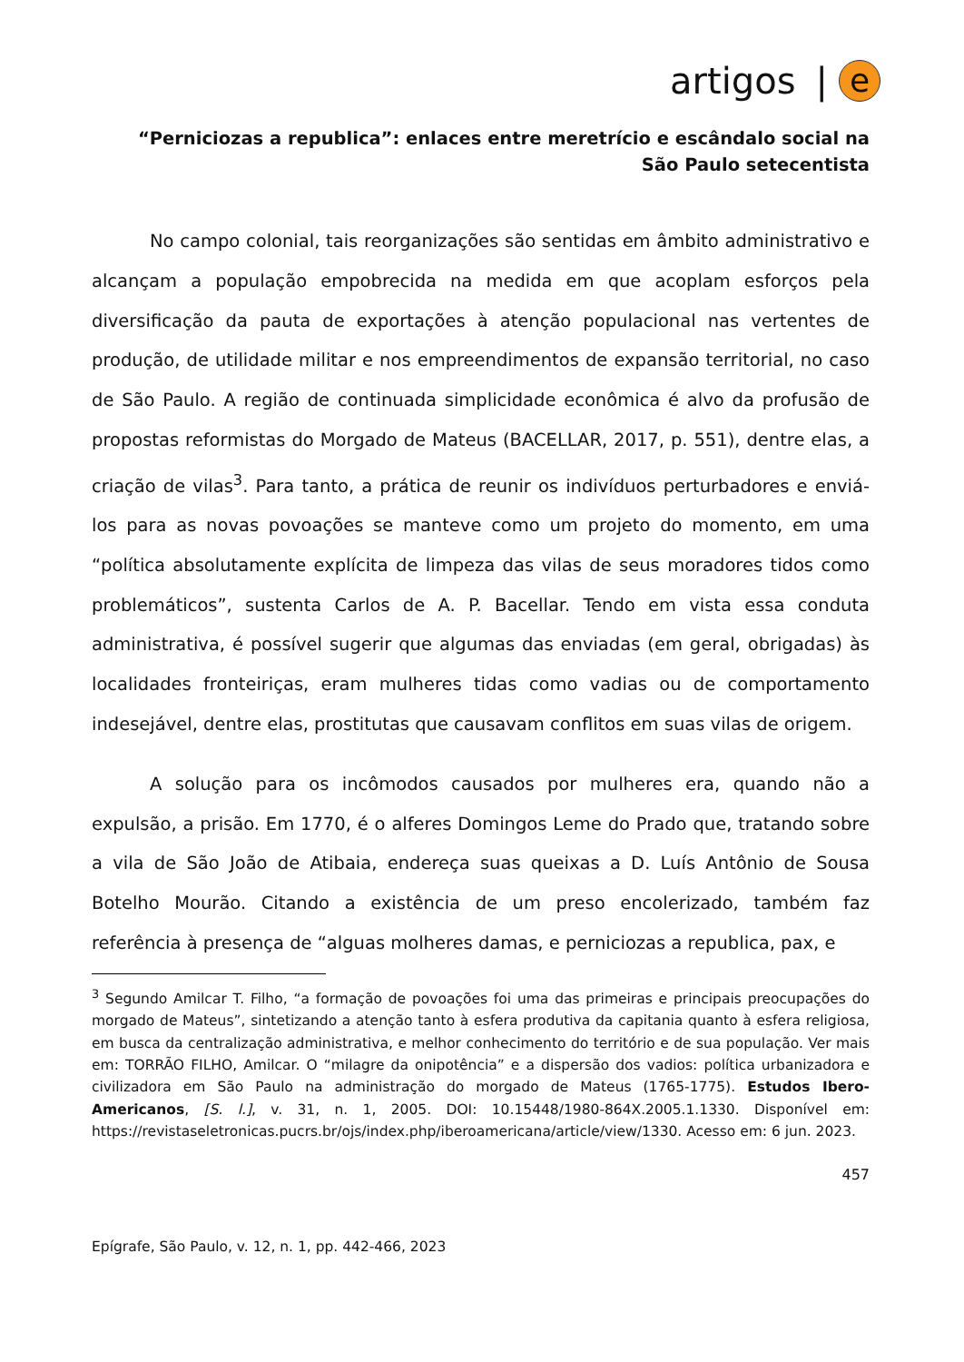artigos | e
“Perniciozas a republica”: enlaces entre meretrício e escândalo social na São Paulo setecentista
No campo colonial, tais reorganizações são sentidas em âmbito administrativo e alcançam a população empobrecida na medida em que acoplam esforços pela diversificação da pauta de exportações à atenção populacional nas vertentes de produção, de utilidade militar e nos empreendimentos de expansão territorial, no caso de São Paulo. A região de continuada simplicidade econômica é alvo da profusão de propostas reformistas do Morgado de Mateus (BACELLAR, 2017, p. 551), dentre elas, a criação de vilas<sup>3</sup>. Para tanto, a prática de reunir os indivíduos perturbadores e enviá-los para as novas povoações se manteve como um projeto do momento, em uma “política absolutamente explícita de limpeza das vilas de seus moradores tidos como problemáticos”, sustenta Carlos de A. P. Bacellar. Tendo em vista essa conduta administrativa, é possível sugerir que algumas das enviadas (em geral, obrigadas) às localidades fronteiriças, eram mulheres tidas como vadias ou de comportamento indesejável, dentre elas, prostitutas que causavam conflitos em suas vilas de origem.
A solução para os incômodos causados por mulheres era, quando não a expulsão, a prisão. Em 1770, é o alferes Domingos Leme do Prado que, tratando sobre a vila de São João de Atibaia, endereça suas queixas a D. Luís Antônio de Sousa Botelho Mourão. Citando a existência de um preso encolerizado, também faz referência à presença de “alguas molheres damas, e perniciozas a republica, pax, e
<sup>3</sup> Segundo Amilcar T. Filho, “a formação de povoações foi uma das primeiras e principais preocupações do morgado de Mateus”, sintetizando a atenção tanto à esfera produtiva da capitania quanto à esfera religiosa, em busca da centralização administrativa, e melhor conhecimento do território e de sua população. Ver mais em: TORRÃO FILHO, Amilcar. O “milagre da onipotência” e a dispersão dos vadios: política urbanizadora e civilizadora em São Paulo na administração do morgado de Mateus (1765-1775). Estudos Ibero-Americanos, [S. l.], v. 31, n. 1, 2005. DOI: 10.15448/1980-864X.2005.1.1330. Disponível em: https://revistaseletronicas.pucrs.br/ojs/index.php/iberoamericana/article/view/1330. Acesso em: 6 jun. 2023.
457
Epígrafe, São Paulo, v. 12, n. 1, pp. 442-466, 2023